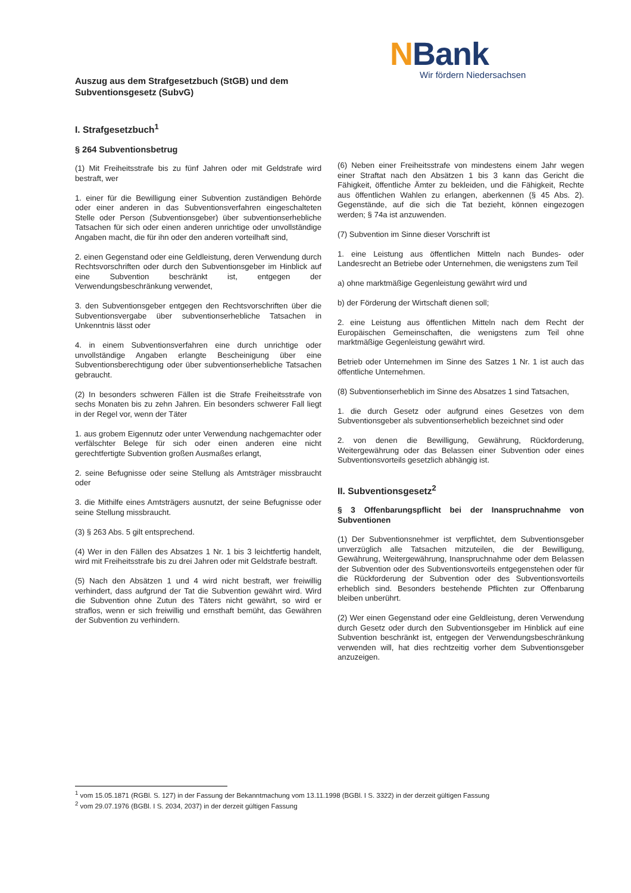NBank
Wir fördern Niedersachsen
Auszug aus dem Strafgesetzbuch (StGB) und dem
Subventionsgesetz (SubvG)
I. Strafgesetzbuch<sup>1</sup>
§ 264 Subventionsbetrug
(1) Mit Freiheitsstrafe bis zu fünf Jahren oder mit Geldstrafe wird bestraft, wer
1. einer für die Bewilligung einer Subvention zuständigen Behörde oder einer anderen in das Subventionsverfahren eingeschalteten Stelle oder Person (Subventionsgeber) über subventionserhebliche Tatsachen für sich oder einen anderen unrichtige oder unvollständige Angaben macht, die für ihn oder den anderen vorteilhaft sind,
2. einen Gegenstand oder eine Geldleistung, deren Verwendung durch Rechtsvorschriften oder durch den Subventionsgeber im Hinblick auf eine Subvention beschränkt ist, entgegen der Verwendungsbeschränkung verwendet,
3. den Subventionsgeber entgegen den Rechtsvorschriften über die Subventionsvergabe über subventionserhebliche Tatsachen in Unkenntnis lässt oder
4. in einem Subventionsverfahren eine durch unrichtige oder unvollständige Angaben erlangte Bescheinigung über eine Subventionsberechtigung oder über subventionserhebliche Tatsachen gebraucht.
(2) In besonders schweren Fällen ist die Strafe Freiheitsstrafe von sechs Monaten bis zu zehn Jahren. Ein besonders schwerer Fall liegt in der Regel vor, wenn der Täter
1. aus grobem Eigennutz oder unter Verwendung nachgemachter oder verfälschter Belege für sich oder einen anderen eine nicht gerechtfertigte Subvention großen Ausmaßes erlangt,
2. seine Befugnisse oder seine Stellung als Amtsträger missbraucht oder
3. die Mithilfe eines Amtsträgers ausnutzt, der seine Befugnisse oder seine Stellung missbraucht.
(3) § 263 Abs. 5 gilt entsprechend.
(4) Wer in den Fällen des Absatzes 1 Nr. 1 bis 3 leichtfertig handelt, wird mit Freiheitsstrafe bis zu drei Jahren oder mit Geldstrafe bestraft.
(5) Nach den Absätzen 1 und 4 wird nicht bestraft, wer freiwillig verhindert, dass aufgrund der Tat die Subvention gewährt wird. Wird die Subvention ohne Zutun des Täters nicht gewährt, so wird er straflos, wenn er sich freiwillig und ernsthaft bemüht, das Gewähren der Subvention zu verhindern.
(6) Neben einer Freiheitsstrafe von mindestens einem Jahr wegen einer Straftat nach den Absätzen 1 bis 3 kann das Gericht die Fähigkeit, öffentliche Ämter zu bekleiden, und die Fähigkeit, Rechte aus öffentlichen Wahlen zu erlangen, aberkennen (§ 45 Abs. 2). Gegenstände, auf die sich die Tat bezieht, können eingezogen werden; § 74a ist anzuwenden.
(7) Subvention im Sinne dieser Vorschrift ist
1. eine Leistung aus öffentlichen Mitteln nach Bundes- oder Landesrecht an Betriebe oder Unternehmen, die wenigstens zum Teil
a) ohne marktmäßige Gegenleistung gewährt wird und
b) der Förderung der Wirtschaft dienen soll;
2. eine Leistung aus öffentlichen Mitteln nach dem Recht der Europäischen Gemeinschaften, die wenigstens zum Teil ohne marktmäßige Gegenleistung gewährt wird.
Betrieb oder Unternehmen im Sinne des Satzes 1 Nr. 1 ist auch das öffentliche Unternehmen.
(8) Subventionserheblich im Sinne des Absatzes 1 sind Tatsachen,
1. die durch Gesetz oder aufgrund eines Gesetzes von dem Subventionsgeber als subventionserheblich bezeichnet sind oder
2. von denen die Bewilligung, Gewährung, Rückforderung, Weitergewährung oder das Belassen einer Subvention oder eines Subventionsvorteils gesetzlich abhängig ist.
II. Subventionsgesetz<sup>2</sup>
§ 3 Offenbarungspflicht bei der Inanspruchnahme von Subventionen
(1) Der Subventionsnehmer ist verpflichtet, dem Subventionsgeber unverzüglich alle Tatsachen mitzuteilen, die der Bewilligung, Gewährung, Weitergewährung, Inanspruchnahme oder dem Belassen der Subvention oder des Subventionsvorteils entgegenstehen oder für die Rückforderung der Subvention oder des Subventionsvorteils erheblich sind. Besonders bestehende Pflichten zur Offenbarung bleiben unberührt.
(2) Wer einen Gegenstand oder eine Geldleistung, deren Verwendung durch Gesetz oder durch den Subventionsgeber im Hinblick auf eine Subvention beschränkt ist, entgegen der Verwendungsbeschränkung verwenden will, hat dies rechtzeitig vorher dem Subventionsgeber anzuzeigen.
<sup>1</sup> vom 15.05.1871 (RGBl. S. 127) in der Fassung der Bekanntmachung vom 13.11.1998 (BGBl. I S. 3322) in der derzeit gültigen Fassung
<sup>2</sup> vom 29.07.1976 (BGBl. I S. 2034, 2037) in der derzeit gültigen Fassung